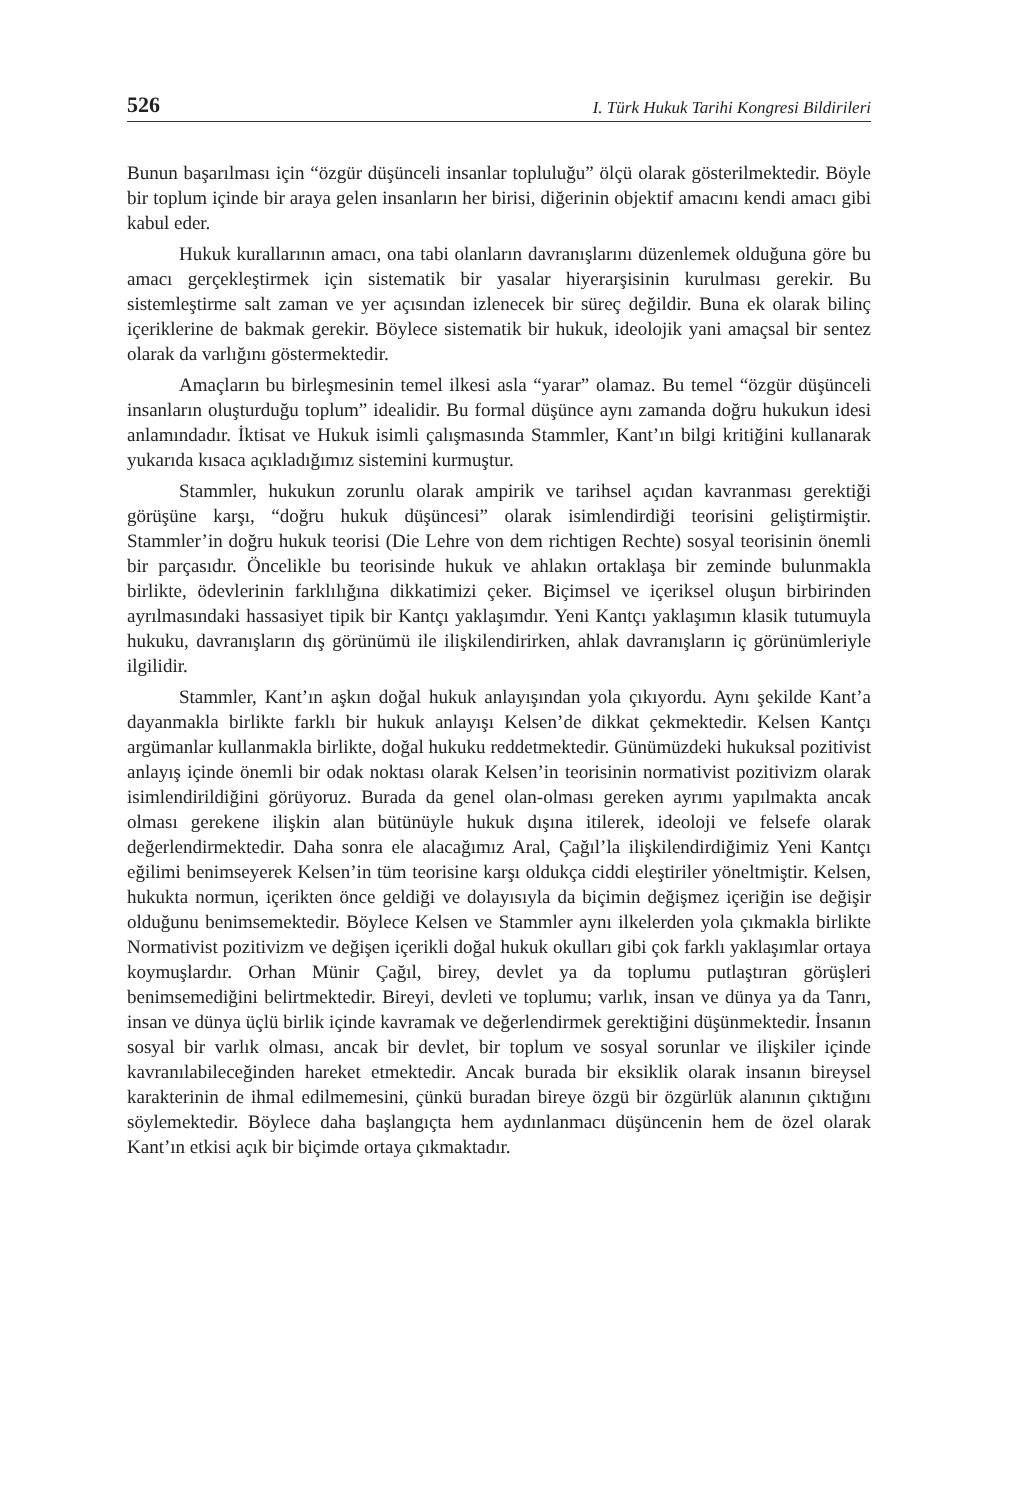526 I. Türk Hukuk Tarihi Kongresi Bildirileri
Bunun başarılması için “özgür düşünceli insanlar topluluğu” ölçü olarak gösterilmektedir. Böyle bir toplum içinde bir araya gelen insanların her birisi, diğerinin objektif amacını kendi amacı gibi kabul eder.
Hukuk kurallarının amacı, ona tabi olanların davranışlarını düzenlemek olduğuna göre bu amacı gerçekleştirmek için sistematik bir yasalar hiyerarşisinin kurulması gerekir. Bu sistemleştirme salt zaman ve yer açısından izlenecek bir süreç değildir. Buna ek olarak bilinç içeriklerine de bakmak gerekir. Böylece sistematik bir hukuk, ideolojik yani amaçsal bir sentez olarak da varlığını göstermektedir.
Amaçların bu birleşmesinin temel ilkesi asla “yarar” olamaz. Bu temel “özgür düşünceli insanların oluşturduğu toplum” idealidir. Bu formal düşünce aynı zamanda doğru hukukun idesi anlamındadır. İktisat ve Hukuk isimli çalışmasında Stammler, Kant’ın bilgi kritiğini kullanarak yukarıda kısaca açıkladığımız sistemini kurmuştur.
Stammler, hukukun zorunlu olarak ampirik ve tarihsel açıdan kavranması gerektiği görüşüne karşı, “doğru hukuk düşüncesi” olarak isimlendirdiği teorisini geliştirmiştir. Stammler’in doğru hukuk teorisi (Die Lehre von dem richtigen Rechte) sosyal teorisinin önemli bir parçasıdır. Öncelikle bu teorisinde hukuk ve ahlakın ortaklaşa bir zeminde bulunmakla birlikte, ödevlerinin farklılığına dikkatimizi çeker. Biçimsel ve içeriksel oluşun birbirinden ayrılmasındaki hassasiyet tipik bir Kantçı yaklaşımdır. Yeni Kantçı yaklaşımın klasik tutumuyla hukuku, davranışların dış görünümü ile ilişkilendirirken, ahlak davranışların iç görünümleriyle ilgilidir.
Stammler, Kant’ın aşkın doğal hukuk anlayışından yola çıkıyordu. Aynı şekilde Kant’a dayanmakla birlikte farklı bir hukuk anlayışı Kelsen’de dikkat çekmektedir. Kelsen Kantçı argümanlar kullanmakla birlikte, doğal hukuku reddetmektedir. Günümüzdeki hukuksal pozitivist anlayış içinde önemli bir odak noktası olarak Kelsen’in teorisinin normativist pozitivizm olarak isimlendirildiğini görüyoruz. Burada da genel olan-olması gereken ayrımı yapılmakta ancak olması gerekene ilişkin alan bütünüyle hukuk dışına itilerek, ideoloji ve felsefe olarak değerlendirmektedir. Daha sonra ele alacağımız Aral, Çağıl’la ilişkilendirdiğimiz Yeni Kantçı eğilimi benimseyerek Kelsen’in tüm teorisine karşı oldukça ciddi eleştiriler yöneltmiştir. Kelsen, hukukta normun, içerikten önce geldiği ve dolayısıyla da biçimin değişmez içeriğin ise değişir olduğunu benimsemektedir. Böylece Kelsen ve Stammler aynı ilkelerden yola çıkmakla birlikte Normativist pozitivizm ve değişen içerikli doğal hukuk okulları gibi çok farklı yaklaşımlar ortaya koymuşlardır. Orhan Münir Çağıl, birey, devlet ya da toplumu putlaştıran görüşleri benimsemediğini belirtmektedir. Bireyi, devleti ve toplumu; varlık, insan ve dünya ya da Tanrı, insan ve dünya üçlü birlik içinde kavramak ve değerlendirmek gerektiğini düşünmektedir. İnsanın sosyal bir varlık olması, ancak bir devlet, bir toplum ve sosyal sorunlar ve ilişkiler içinde kavranılabileceğinden hareket etmektedir. Ancak burada bir eksiklik olarak insanın bireysel karakterinin de ihmal edilmemesini, çünkü buradan bireye özgü bir özgürlük alanının çıktığını söylemektedir. Böylece daha başlangıçta hem aydınlanmacı düşüncenin hem de özel olarak Kant’ın etkisi açık bir biçimde ortaya çıkmaktadır.